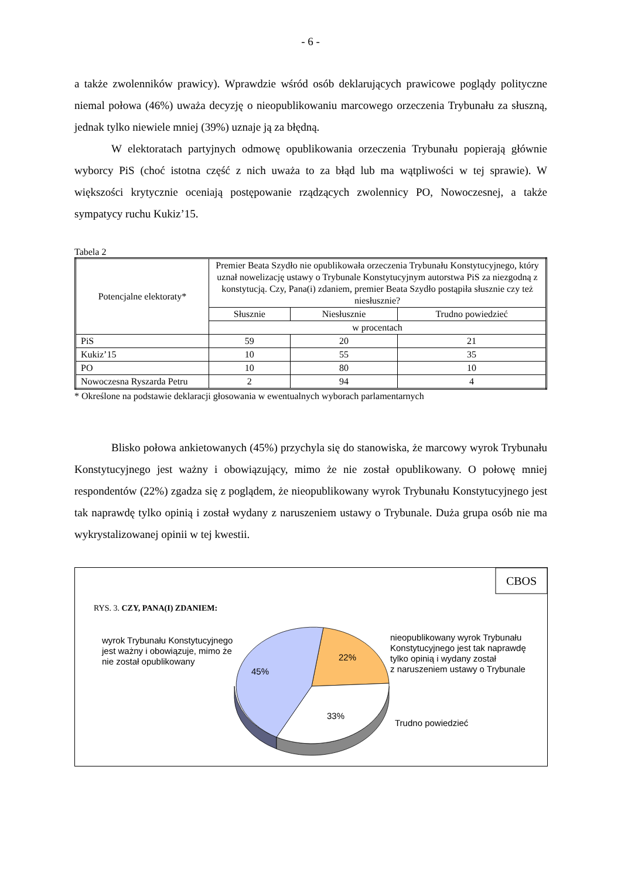- 6 -
a także zwolenników prawicy). Wprawdzie wśród osób deklarujących prawicowe poglądy polityczne niemal połowa (46%) uważa decyzję o nieopublikowaniu marcowego orzeczenia Trybunału za słuszną, jednak tylko niewiele mniej (39%) uznaje ją za błędną.
W elektoratach partyjnych odmowę opublikowania orzeczenia Trybunału popierają głównie wyborcy PiS (choć istotna część z nich uważa to za błąd lub ma wątpliwości w tej sprawie). W większości krytycznie oceniają postępowanie rządzących zwolennicy PO, Nowoczesnej, a także sympatycy ruchu Kukiz’15.
Tabela 2
| Potencjalne elektoraty* | Premier Beata Szydło nie opublikowała orzeczenia Trybunału Konstytucyjnego, który uznał nowelizację ustawy o Trybunale Konstytucyjnym autorstwa PiS za niezgodną z konstytucją. Czy, Pana(i) zdaniem, premier Beata Szydło postąpiła słusznie czy też niesłusznie? | | |
| --- | --- | --- | --- |
| | Słusznie | Niesłusznie | Trudno powiedzieć |
| | w procentach | | |
| PiS | 59 | 20 | 21 |
| Kukiz’15 | 10 | 55 | 35 |
| PO | 10 | 80 | 10 |
| Nowoczesna Ryszarda Petru | 2 | 94 | 4 |
* Określone na podstawie deklaracji głosowania w ewentualnych wyborach parlamentarnych
Blisko połowa ankietowanych (45%) przychyla się do stanowiska, że marcowy wyrok Trybunału Konstytucyjnego jest ważny i obowiązujący, mimo że nie został opublikowany. O połowę mniej respondentów (22%) zgadza się z poglądem, że nieopublikowany wyrok Trybunału Konstytucyjnego jest tak naprawdę tylko opinią i został wydany z naruszeniem ustawy o Trybunale. Duża grupa osób nie ma wykrystalizowanej opinii w tej kwestii.
CBOS
RYS. 3. CZY, PANA(I) ZDANIEM:
wyrok Trybunału Konstytucyjnego
jest ważny i obowiązuje, mimo że
nie został opublikowany
45%
22%
33%
nieopublikowany wyrok Trybunału
Konstytucyjnego jest tak naprawdę
tylko opinią i wydany został
z naruszeniem ustawy o Trybunale
Trudno powiedzieć